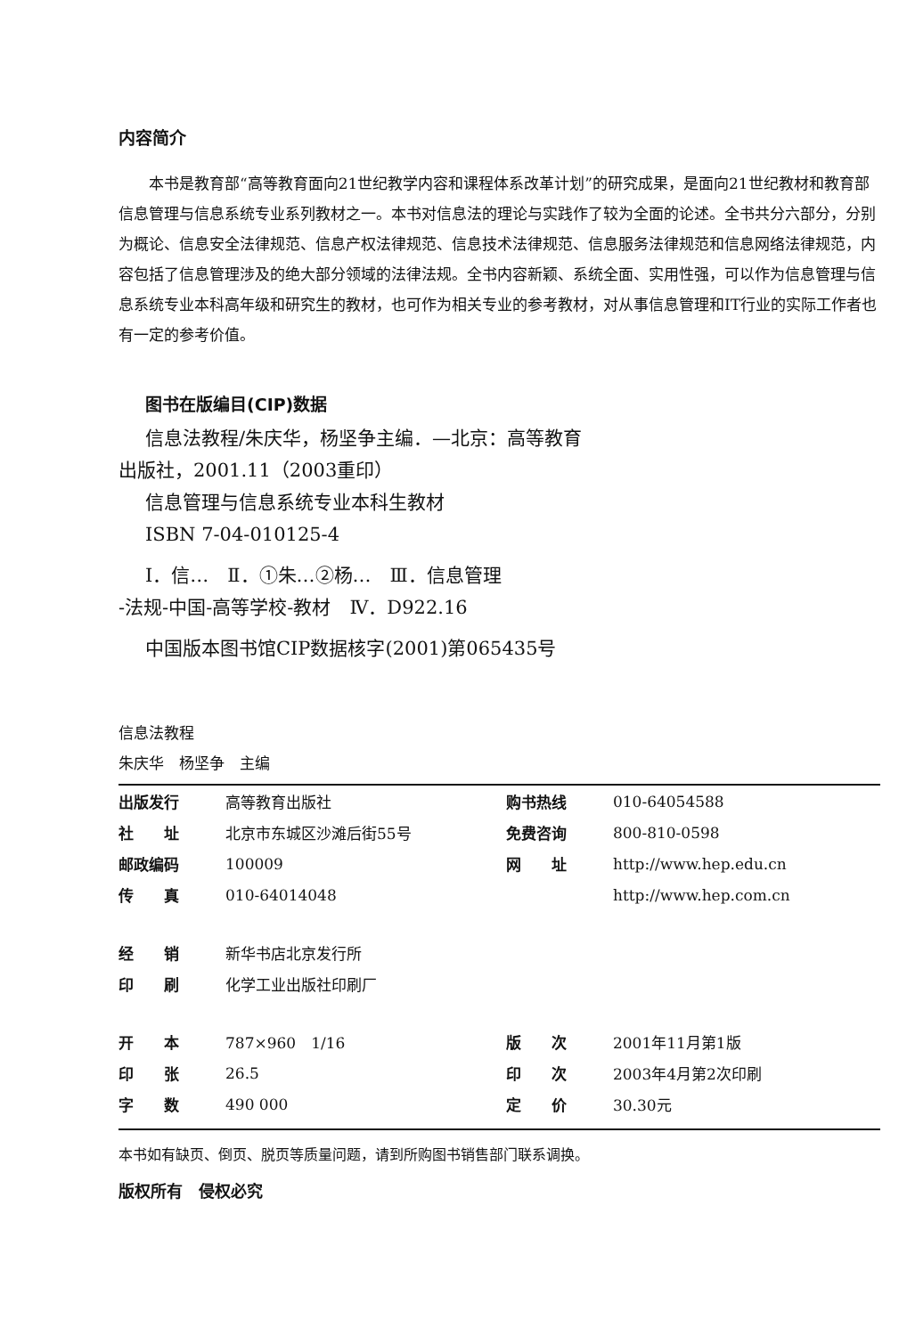内容简介
本书是教育部“高等教育面向21世纪教学内容和课程体系改革计划”的研究成果，是面向21世纪教材和教育部信息管理与信息系统专业系列教材之一。本书对信息法的理论与实践作了较为全面的论述。全书共分六部分，分别为概论、信息安全法律规范、信息产权法律规范、信息技术法律规范、信息服务法律规范和信息网络法律规范，内容包括了信息管理涉及的绝大部分领域的法律法规。全书内容新颖、系统全面、实用性强，可以作为信息管理与信息系统专业本科高年级和研究生的教材，也可作为相关专业的参考教材，对从事信息管理和IT行业的实际工作者也有一定的参考价值。
图书在版编目(CIP)数据
信息法教程/朱庆华，杨坚争主编．—北京：高等教育
出版社，2001.11（2003重印）
信息管理与信息系统专业本科生教材
ISBN 7-04-010125-4
Ⅰ．信…　Ⅱ．①朱…②杨…　Ⅲ．信息管理
-法规-中国-高等学校-教材　Ⅳ．D922.16
中国版本图书馆CIP数据核字(2001)第065435号
信息法教程
朱庆华　杨坚争　主编
| 出版发行 | 高等教育出版社 | 购书热线 | 010-64054588 |
| 社 址 | 北京市东城区沙滩后街55号 | 免费咨询 | 800-810-0598 |
| 邮政编码 | 100009 | 网 址 | http://www.hep.edu.cn |
| 传 真 | 010-64014048 | | http://www.hep.com.cn |
| 经 销 | 新华书店北京发行所 | | |
| 印 刷 | 化学工业出版社印刷厂 | | |
| 开 本 | 787×960 1/16 | 版 次 | 2001年11月第1版 |
| 印 张 | 26.5 | 印 次 | 2003年4月第2次印刷 |
| 字 数 | 490 000 | 定 价 | 30.30元 |
本书如有缺页、倒页、脱页等质量问题，请到所购图书销售部门联系调换。
版权所有　侵权必究